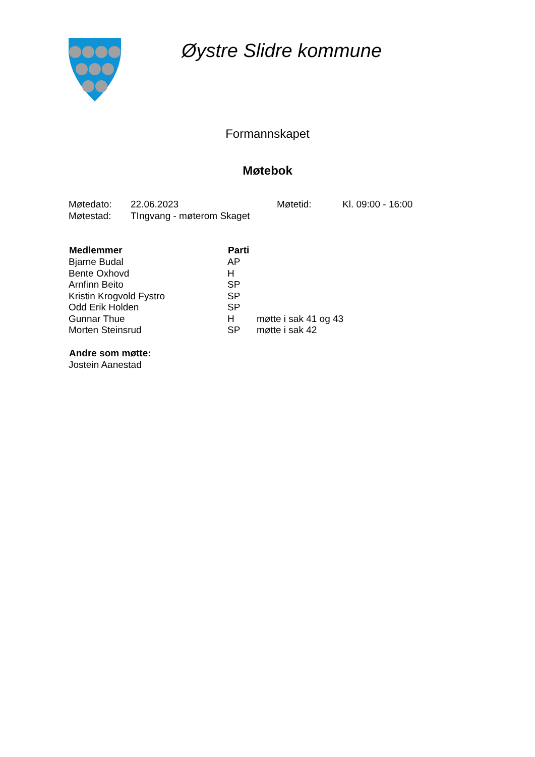Øystre Slidre kommune
Formannskapet
Møtebok
| Møtedato: | 22.06.2023 | Møtetid: | Kl. 09:00 - 16:00 |
| Møtestad: | TIngvang - møterom Skaget | | |
| Medlemmer | Parti | |
| --- | --- | --- |
| Bjarne Budal | AP | |
| Bente Oxhovd | H | |
| Arnfinn Beito | SP | |
| Kristin Krogvold Fystro | SP | |
| Odd Erik Holden | SP | |
| Gunnar Thue | H | møtte i sak 41 og 43 |
| Morten Steinsrud | SP | møtte i sak 42 |
| Andre som møtte: |
| --- |
| Jostein Aanestad |